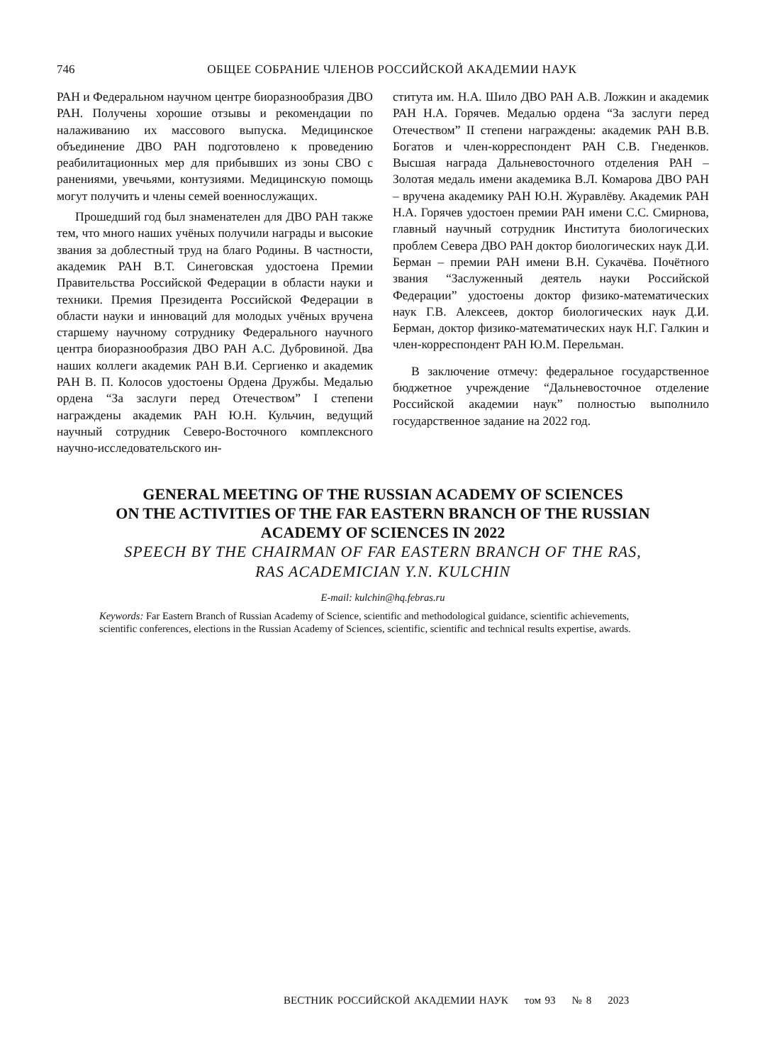746 ОБЩЕЕ СОБРАНИЕ ЧЛЕНОВ РОССИЙСКОЙ АКАДЕМИИ НАУК
РАН и Федеральном научном центре биоразнообразия ДВО РАН. Получены хорошие отзывы и рекомендации по налаживанию их массового выпуска. Медицинское объединение ДВО РАН подготовлено к проведению реабилитационных мер для прибывших из зоны СВО с ранениями, увечьями, контузиями. Медицинскую помощь могут получить и члены семей военнослужащих.
Прошедший год был знаменателен для ДВО РАН также тем, что много наших учёных получили награды и высокие звания за доблестный труд на благо Родины. В частности, академик РАН В.Т. Синеговская удостоена Премии Правительства Российской Федерации в области науки и техники. Премия Президента Российской Федерации в области науки и инноваций для молодых учёных вручена старшему научному сотруднику Федерального научного центра биоразнообразия ДВО РАН А.С. Дубровиной. Два наших коллеги академик РАН В.И. Сергиенко и академик РАН В. П. Колосов удостоены Ордена Дружбы. Медалью ордена “За заслуги перед Отечеством” I степени награждены академик РАН Ю.Н. Кульчин, ведущий научный сотрудник Северо-Восточного комплексного научно-исследовательского ин-
ститута им. Н.А. Шило ДВО РАН А.В. Ложкин и академик РАН Н.А. Горячев. Медалью ордена “За заслуги перед Отечеством” II степени награждены: академик РАН В.В. Богатов и член-корреспондент РАН С.В. Гнеденков. Высшая награда Дальневосточного отделения РАН – Золотая медаль имени академика В.Л. Комарова ДВО РАН – вручена академику РАН Ю.Н. Журавлёву. Академик РАН Н.А. Горячев удостоен премии РАН имени С.С. Смирнова, главный научный сотрудник Института биологических проблем Севера ДВО РАН доктор биологических наук Д.И. Берман – премии РАН имени В.Н. Сукачёва. Почётного звания “Заслуженный деятель науки Российской Федерации” удостоены доктор физико-математических наук Г.В. Алексеев, доктор биологических наук Д.И. Берман, доктор физико-математических наук Н.Г. Галкин и член-корреспондент РАН Ю.М. Перельман.
В заключение отмечу: федеральное государственное бюджетное учреждение “Дальневосточное отделение Российской академии наук” полностью выполнило государственное задание на 2022 год.
GENERAL MEETING OF THE RUSSIAN ACADEMY OF SCIENCES
ON THE ACTIVITIES OF THE FAR EASTERN BRANCH OF THE RUSSIAN
ACADEMY OF SCIENCES IN 2022
SPEECH BY THE CHAIRMAN OF FAR EASTERN BRANCH OF THE RAS,
RAS ACADEMICIAN Y.N. KULCHIN
E-mail: kulchin@hq.febras.ru
Keywords: Far Eastern Branch of Russian Academy of Science, scientific and methodological guidance, scientific achievements, scientific conferences, elections in the Russian Academy of Sciences, scientific, scientific and technical results expertise, awards.
ВЕСТНИК РОССИЙСКОЙ АКАДЕМИИ НАУК том 93 № 8 2023